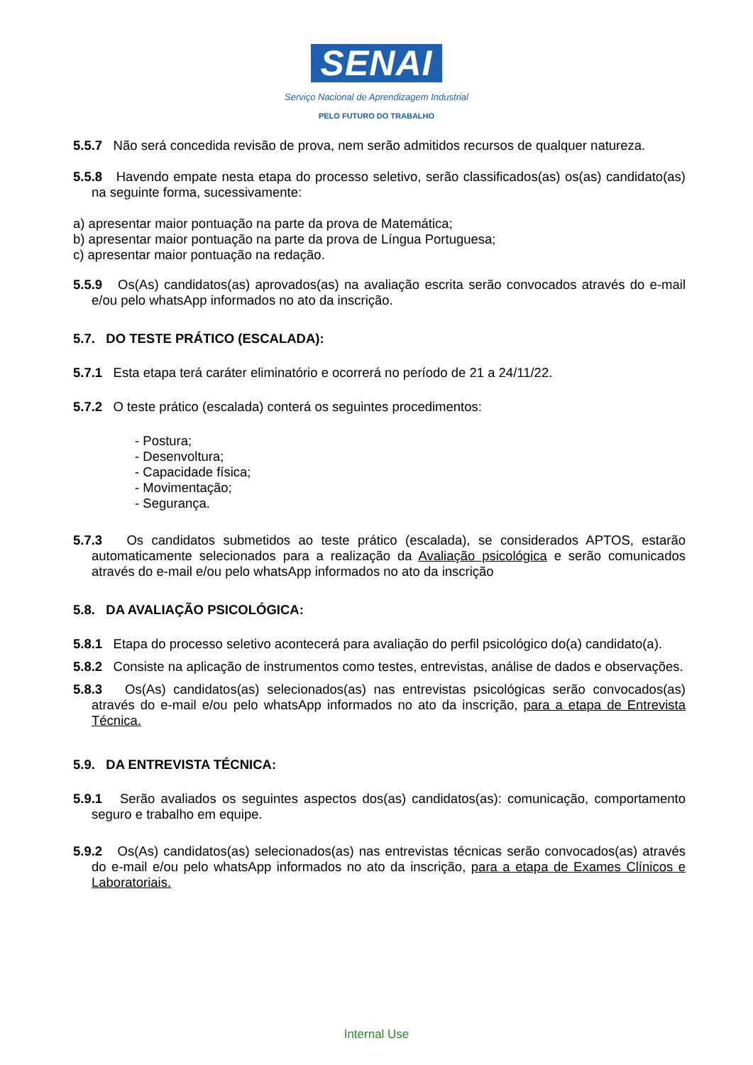SENAI
Serviço Nacional de Aprendizagem Industrial
PELO FUTURO DO TRABALHO
5.5.7 Não será concedida revisão de prova, nem serão admitidos recursos de qualquer natureza.
5.5.8 Havendo empate nesta etapa do processo seletivo, serão classificados(as) os(as) candidato(as) na seguinte forma, sucessivamente:
a) apresentar maior pontuação na parte da prova de Matemática;
b) apresentar maior pontuação na parte da prova de Língua Portuguesa;
c) apresentar maior pontuação na redação.
5.5.9 Os(As) candidatos(as) aprovados(as) na avaliação escrita serão convocados através do e-mail e/ou pelo whatsApp informados no ato da inscrição.
5.7. DO TESTE PRÁTICO (ESCALADA):
5.7.1 Esta etapa terá caráter eliminatório e ocorrerá no período de 21 a 24/11/22.
5.7.2 O teste prático (escalada) conterá os seguintes procedimentos:
- Postura;
- Desenvoltura;
- Capacidade física;
- Movimentação;
- Segurança.
5.7.3 Os candidatos submetidos ao teste prático (escalada), se considerados APTOS, estarão automaticamente selecionados para a realização da Avaliação psicológica e serão comunicados através do e-mail e/ou pelo whatsApp informados no ato da inscrição
5.8. DA AVALIAÇÃO PSICOLÓGICA:
5.8.1 Etapa do processo seletivo acontecerá para avaliação do perfil psicológico do(a) candidato(a).
5.8.2 Consiste na aplicação de instrumentos como testes, entrevistas, análise de dados e observações.
5.8.3 Os(As) candidatos(as) selecionados(as) nas entrevistas psicológicas serão convocados(as) através do e-mail e/ou pelo whatsApp informados no ato da inscrição, para a etapa de Entrevista Técnica.
5.9. DA ENTREVISTA TÉCNICA:
5.9.1 Serão avaliados os seguintes aspectos dos(as) candidatos(as): comunicação, comportamento seguro e trabalho em equipe.
5.9.2 Os(As) candidatos(as) selecionados(as) nas entrevistas técnicas serão convocados(as) através do e-mail e/ou pelo whatsApp informados no ato da inscrição, para a etapa de Exames Clínicos e Laboratoriais.
Internal Use